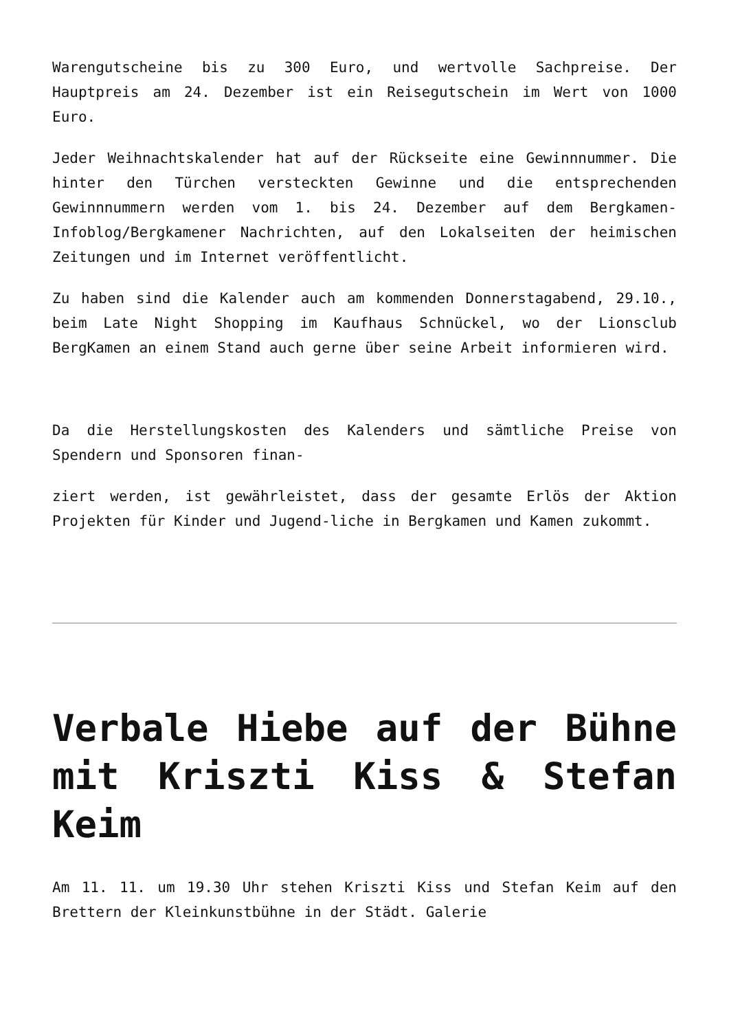Warengutscheine bis zu 300 Euro, und wertvolle Sachpreise. Der Hauptpreis am 24. Dezember ist ein Reisegutschein im Wert von 1000 Euro.
Jeder Weihnachtskalender hat auf der Rückseite eine Gewinnnummer. Die hinter den Türchen versteckten Gewinne und die entsprechenden Gewinnnummern werden vom 1. bis 24. Dezember auf dem Bergkamen-Infoblog/Bergkamener Nachrichten, auf den Lokalseiten der heimischen Zeitungen und im Internet veröffentlicht.
Zu haben sind die Kalender auch am kommenden Donnerstagabend, 29.10., beim Late Night Shopping im Kaufhaus Schnückel, wo der Lionsclub BergKamen an einem Stand auch gerne über seine Arbeit informieren wird.
Da die Herstellungskosten des Kalenders und sämtliche Preise von Spendern und Sponsoren finan-
ziert werden, ist gewährleistet, dass der gesamte Erlös der Aktion Projekten für Kinder und Jugend-liche in Bergkamen und Kamen zukommt.
Verbale Hiebe auf der Bühne mit Kriszti Kiss & Stefan Keim
Am 11. 11. um 19.30 Uhr stehen Kriszti Kiss und Stefan Keim auf den Brettern der Kleinkunstbühne in der Städt. Galerie